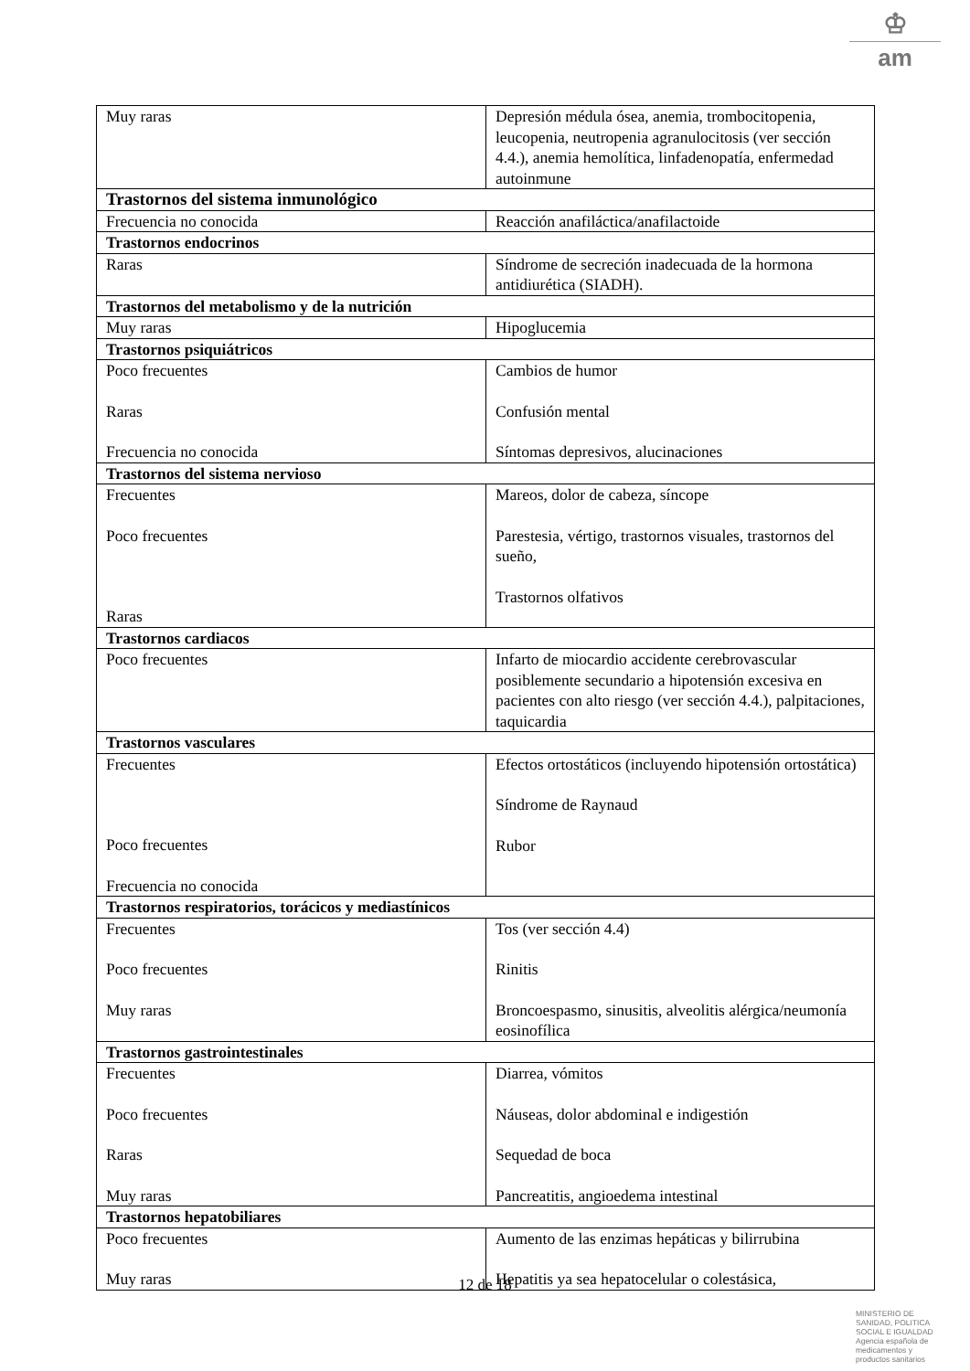♔
am
| Muy raras | Depresión médula ósea, anemia, trombocitopenia, leucopenia, neutropenia agranulocitosis (ver sección 4.4.), anemia hemolítica, linfadenopatía, enfermedad autoinmune |
| Trastornos del sistema inmunológico | |
| Frecuencia no conocida | Reacción anafiláctica/anafilactoide |
| Trastornos endocrinos | |
| Raras | Síndrome de secreción inadecuada de la hormona antidiurética (SIADH). |
| Trastornos del metabolismo y de la nutrición | |
| Muy raras | Hipoglucemia |
| Trastornos psiquiátricos | |
| Poco frecuentes Raras Frecuencia no conocida | Cambios de humor Confusión mental Síntomas depresivos, alucinaciones |
| Trastornos del sistema nervioso | |
| Frecuentes Poco frecuentes Raras | Mareos, dolor de cabeza, síncope Parestesia, vértigo, trastornos visuales, trastornos del sueño, Trastornos olfativos |
| Trastornos cardiacos | |
| Poco frecuentes | Infarto de miocardio accidente cerebrovascular posiblemente secundario a hipotensión excesiva en pacientes con alto riesgo (ver sección 4.4.), palpitaciones, taquicardia |
| Trastornos vasculares | |
| Frecuentes Poco frecuentes Frecuencia no conocida | Efectos ortostáticos (incluyendo hipotensión ortostática) Síndrome de Raynaud Rubor |
| Trastornos respiratorios, torácicos y mediastínicos | |
| Frecuentes Poco frecuentes Muy raras | Tos (ver sección 4.4) Rinitis Broncoespasmo, sinusitis, alveolitis alérgica/neumonía eosinofílica |
| Trastornos gastrointestinales | |
| Frecuentes Poco frecuentes Raras Muy raras | Diarrea, vómitos Náuseas, dolor abdominal e indigestión Sequedad de boca Pancreatitis, angioedema intestinal |
| Trastornos hepatobiliares | |
| Poco frecuentes Muy raras | Aumento de las enzimas hepáticas y bilirrubina Hepatitis ya sea hepatocelular o colestásica, |
12 de 18
MINISTERIO DE
SANIDAD, POLITICA
SOCIAL E IGUALDAD
Agencia española de
medicamentos y
productos sanitarios